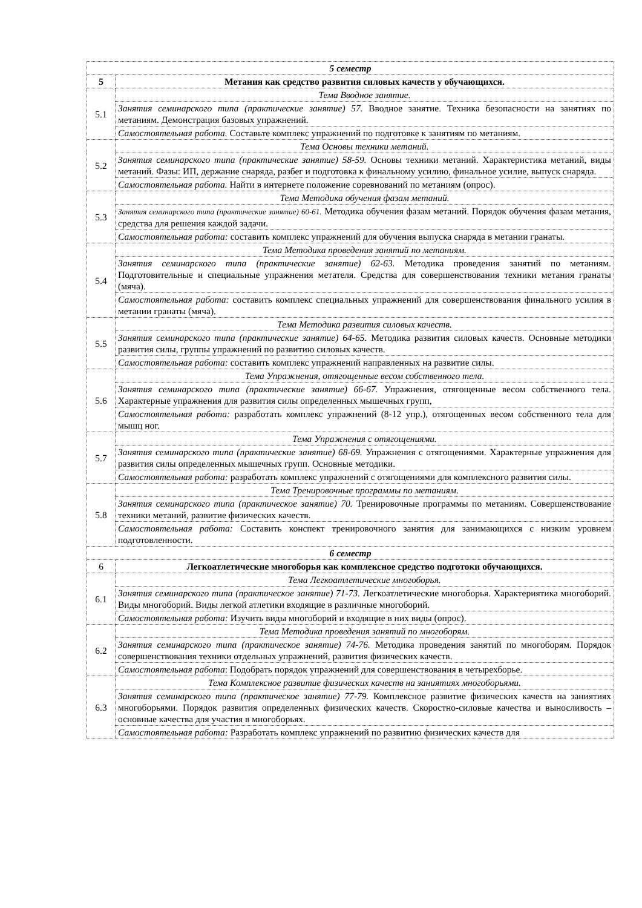| 5 семестр | |
| 5 | Метания как средство развития силовых качеств у обучающихся. |
| 5.1 | Тема Вводное занятие. |
| | Занятия семинарского типа (практические занятие) 57. Вводное занятие. Техника безопасности на занятиях по метаниям. Демонстрация базовых упражнений. |
| | Самостоятельная работа. Составьте комплекс упражнений по подготовке к занятиям по метаниям. |
| 5.2 | Тема Основы техники метаний. |
| | Занятия семинарского типа (практические занятие) 58-59. Основы техники метаний. Характеристика метаний, виды метаний. Фазы: ИП, держание снаряда, разбег и подготовка к финальному усилию, финальное усилие, выпуск снаряда. |
| | Самостоятельная работа. Найти в интернете положение соревнований по метаниям (опрос). |
| 5.3 | Тема Методика обучения фазам метаний. |
| | Занятия семинарского типа (практические занятие) 60-61. Методика обучения фазам метаний. Порядок обучения фазам метания, средства для решения каждой задачи. |
| | Самостоятельная работа: составить комплекс упражнений для обучения выпуска снаряда в метании гранаты. |
| 5.4 | Тема Методика проведения занятий по метаниям. |
| | Занятия семинарского типа (практические занятие) 62-63. Методика проведения занятий по метаниям. Подготовительные и специальные упражнения метателя. Средства для совершенствования техники метания гранаты (мяча). |
| | Самостоятельная работа: составить комплекс специальных упражнений для совершенствования финального усилия в метании гранаты (мяча). |
| 5.5 | Тема Методика развития силовых качеств. |
| | Занятия семинарского типа (практические занятие) 64-65. Методика развития силовых качеств. Основные методики развития силы, группы упражнений по развитию силовых качеств. |
| | Самостоятельная работа: составить комплекс упражнений направленных на развитие силы. |
| 5.6 | Тема Упражнения, отягощенные весом собственного тела. |
| | Занятия семинарского типа (практические занятие) 66-67. Упражнения, отягощенные весом собственного тела. Характерные упражнения для развития силы определенных мышечных групп, |
| | Самостоятельная работа: разработать комплекс упражнений (8-12 упр.), отягощенных весом собственного тела для мышц ног. |
| 5.7 | Тема Упражнения с отягощениями. |
| | Занятия семинарского типа (практические занятие) 68-69. Упражнения с отягощениями. Характерные упражнения для развития силы определенных мышечных групп. Основные методики. |
| | Самостоятельная работа: разработать комплекс упражнений с отягощениями для комплексного развития силы. |
| 5.8 | Тема Тренировочные программы по метаниям. |
| | Занятия семинарского типа (практическое занятие) 70. Тренировочные программы по метаниям. Совершенствование техники метаний, развитие физических качеств. |
| | Самостоятельная работа: Составить конспект тренировочного занятия для занимающихся с низким уровнем подготовленности. |
| 6 семестр | |
| 6 | Легкоатлетические многоборья как комплексное средство подготоки обучающихся. |
| 6.1 | Тема Легкоатлетические многоборья. |
| | Занятия семинарского типа (практическое занятие) 71-73. Легкоатлетические многоборья. Характериятика многоборий. Виды многоборий. Виды легкой атлетики входящие в различные многоборий. |
| | Самостоятельная работа: Изучить виды многоборий и входящие в них виды (опрос). |
| 6.2 | Тема Методика проведения занятий по многоборям. |
| | Занятия семинарского типа (практическое занятие) 74-76. Методика проведения занятий по многоборям. Порядок совершенствования техники отдельных упражнений, развития физических качеств. |
| | Самостоятельная работа : Подобрать порядок упражнений для совершенствования в четырехборье. |
| 6.3 | Тема Комплексное развитие физических качеств на заниятиях многоборьями. |
| | Занятия семинарского типа (практическое занятие) 77-79. Комплексное развитие физических качеств на заниятиях многоборьями. Порядок развития определенных физических качеств. Скоростно-силовые качества и выносливость – основные качества для участия в многоборьях. |
| | Самостоятельная работа: Разработать комплекс упражнений по развитию физических качеств для |